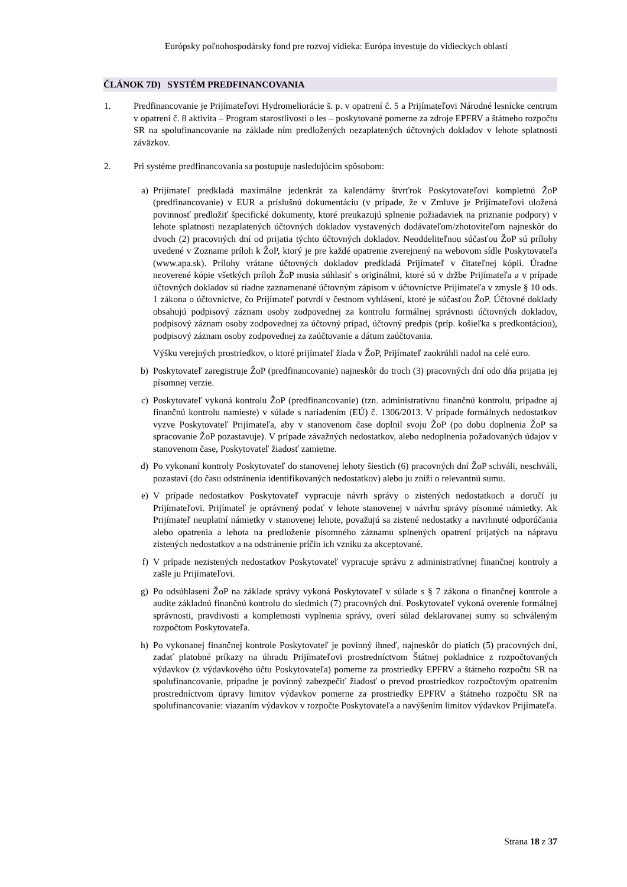Európsky poľnohospodársky fond pre rozvoj vidieka: Európa investuje do vidieckych oblastí
ČLÁNOK 7D) SYSTÉM PREDFINANCOVANIA
1. Predfinancovanie je Prijímateľovi Hydromeliorácie š. p. v opatrení č. 5 a Prijímateľovi Národné lesnícke centrum v opatrení č. 8 aktivita – Program starostlivosti o les – poskytované pomerne za zdroje EPFRV a štátneho rozpočtu SR na spolufinancovanie na základe ním predložených nezaplatených účtovných dokladov v lehote splatnosti záväzkov.
2. Pri systéme predfinancovania sa postupuje nasledujúcim spôsobom:
a) Prijímateľ predkladá maximálne jedenkrát za kalendárny štvrťrok Poskytovateľovi kompletnú ŽoP (predfinancovanie) v EUR a príslušnú dokumentáciu (v prípade, že v Zmluve je Prijímateľovi uložená povinnosť predložiť špecifické dokumenty, ktoré preukazujú splnenie požiadaviek na priznanie podpory) v lehote splatnosti nezaplatených účtovných dokladov vystavených dodávateľom/zhotoviteľom najneskôr do dvoch (2) pracovných dní od prijatia týchto účtovných dokladov. Neoddeliteľnou súčasťou ŽoP sú prílohy uvedené v Zozname príloh k ŽoP, ktorý je pre každé opatrenie zverejnený na webovom sídle Poskytovateľa (www.apa.sk). Prílohy vrátane účtovných dokladov predkladá Prijímateľ v čitateľnej kópii. Úradne neoverené kópie všetkých príloh ŽoP musia súhlasiť s originálmi, ktoré sú v držbe Prijímateľa a v prípade účtovných dokladov sú riadne zaznamenané účtovným zápisom v účtovníctve Prijímateľa v zmysle § 10 ods. 1 zákona o účtovníctve, čo Prijímateľ potvrdí v čestnom vyhlásení, ktoré je súčasťou ŽoP. Účtovné doklady obsahujú podpisový záznam osoby zodpovednej za kontrolu formálnej správnosti účtovných dokladov, podpisový záznam osoby zodpovednej za účtovný prípad, účtovný predpis (príp. košieľka s predkontáciou), podpisový záznam osoby zodpovednej za zaúčtovanie a dátum zaúčtovania.
Výšku verejných prostriedkov, o ktoré prijímateľ žiada v ŽoP, Prijímateľ zaokrúhli nadol na celé euro.
b) Poskytovateľ zaregistruje ŽoP (predfinancovanie) najneskôr do troch (3) pracovných dní odo dňa prijatia jej písomnej verzie.
c) Poskytovateľ vykoná kontrolu ŽoP (predfinancovanie) (tzn. administratívnu finančnú kontrolu, prípadne aj finančnú kontrolu namieste) v súlade s nariadením (EÚ) č. 1306/2013. V prípade formálnych nedostatkov vyzve Poskytovateľ Prijímateľa, aby v stanovenom čase doplnil svoju ŽoP (po dobu doplnenia ŽoP sa spracovanie ŽoP pozastavuje). V prípade závažných nedostatkov, alebo nedoplnenia požadovaných údajov v stanovenom čase, Poskytovateľ žiadosť zamietne.
d) Po vykonaní kontroly Poskytovateľ do stanovenej lehoty šiestich (6) pracovných dní ŽoP schváli, neschváli, pozastaví (do času odstránenia identifikovaných nedostatkov) alebo ju zníži o relevantnú sumu.
e) V prípade nedostatkov Poskytovateľ vypracuje návrh správy o zistených nedostatkoch a doručí ju Prijímateľovi. Prijímateľ je oprávnený podať v lehote stanovenej v návrhu správy písomné námietky. Ak Prijímateľ neuplatní námietky v stanovenej lehote, považujú sa zistené nedostatky a navrhnuté odporúčania alebo opatrenia a lehota na predloženie písomného záznamu splnených opatrení prijatých na nápravu zistených nedostatkov a na odstránenie príčin ich vzniku za akceptované.
f) V prípade nezistených nedostatkov Poskytovateľ vypracuje správu z administratívnej finančnej kontroly a zašle ju Prijímateľovi.
g) Po odsúhlasení ŽoP na základe správy vykoná Poskytovateľ v súlade s § 7 zákona o finančnej kontrole a audite základnú finančnú kontrolu do siedmich (7) pracovných dní. Poskytovateľ vykoná overenie formálnej správnosti, pravdivosti a kompletnosti vyplnenia správy, overí súlad deklarovanej sumy so schváleným rozpočtom Poskytovateľa.
h) Po vykonanej finančnej kontrole Poskytovateľ je povinný ihneď, najneskôr do piatich (5) pracovných dní, zadať platobné príkazy na úhradu Prijímateľovi prostredníctvom Štátnej pokladnice z rozpočtovaných výdavkov (z výdavkového účtu Poskytovateľa) pomerne za prostriedky EPFRV a štátneho rozpočtu SR na spolufinancovanie, prípadne je povinný zabezpečiť žiadosť o prevod prostriedkov rozpočtovým opatrením prostredníctvom úpravy limitov výdavkov pomerne za prostriedky EPFRV a štátneho rozpočtu SR na spolufinancovanie: viazaním výdavkov v rozpočte Poskytovateľa a navýšením limitov výdavkov Prijímateľa.
Strana 18 z 37